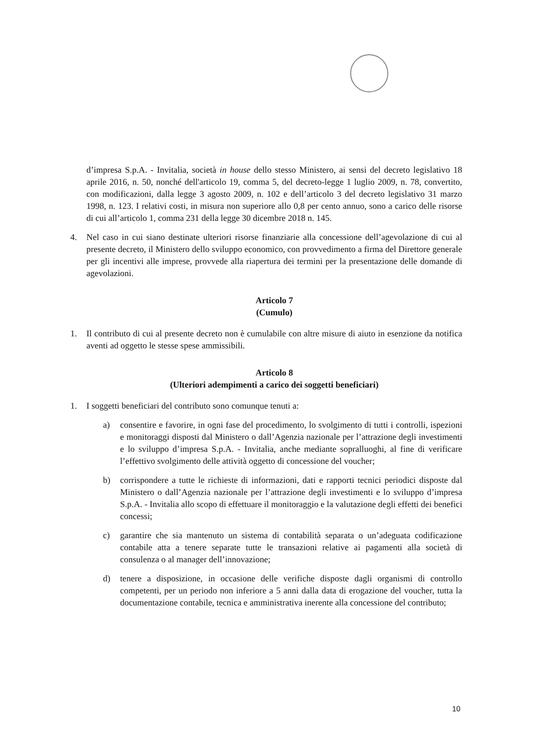d’impresa S.p.A. - Invitalia, società in house dello stesso Ministero, ai sensi del decreto legislativo 18 aprile 2016, n. 50, nonché dell'articolo 19, comma 5, del decreto-legge 1 luglio 2009, n. 78, convertito, con modificazioni, dalla legge 3 agosto 2009, n. 102 e dell’articolo 3 del decreto legislativo 31 marzo 1998, n. 123. I relativi costi, in misura non superiore allo 0,8 per cento annuo, sono a carico delle risorse di cui all’articolo 1, comma 231 della legge 30 dicembre 2018 n. 145.
4. Nel caso in cui siano destinate ulteriori risorse finanziarie alla concessione dell’agevolazione di cui al presente decreto, il Ministero dello sviluppo economico, con provvedimento a firma del Direttore generale per gli incentivi alle imprese, provvede alla riapertura dei termini per la presentazione delle domande di agevolazioni.
Articolo 7
(Cumulo)
1. Il contributo di cui al presente decreto non è cumulabile con altre misure di aiuto in esenzione da notifica aventi ad oggetto le stesse spese ammissibili.
Articolo 8
(Ulteriori adempimenti a carico dei soggetti beneficiari)
1. I soggetti beneficiari del contributo sono comunque tenuti a:
a) consentire e favorire, in ogni fase del procedimento, lo svolgimento di tutti i controlli, ispezioni e monitoraggi disposti dal Ministero o dall’Agenzia nazionale per l’attrazione degli investimenti e lo sviluppo d’impresa S.p.A. - Invitalia, anche mediante sopralluoghi, al fine di verificare l’effettivo svolgimento delle attività oggetto di concessione del voucher;
b) corrispondere a tutte le richieste di informazioni, dati e rapporti tecnici periodici disposte dal Ministero o dall’Agenzia nazionale per l’attrazione degli investimenti e lo sviluppo d’impresa S.p.A. - Invitalia allo scopo di effettuare il monitoraggio e la valutazione degli effetti dei benefici concessi;
c) garantire che sia mantenuto un sistema di contabilità separata o un’adeguata codificazione contabile atta a tenere separate tutte le transazioni relative ai pagamenti alla società di consulenza o al manager dell’innovazione;
d) tenere a disposizione, in occasione delle verifiche disposte dagli organismi di controllo competenti, per un periodo non inferiore a 5 anni dalla data di erogazione del voucher, tutta la documentazione contabile, tecnica e amministrativa inerente alla concessione del contributo;
10